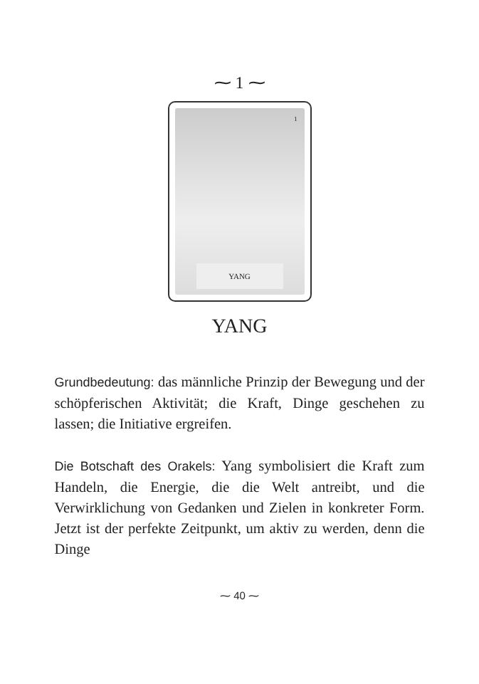⁓ 1 ⁓
1
YANG
YANG
Grundbedeutung: das männliche Prinzip der Bewegung und der schöpferischen Aktivität; die Kraft, Dinge geschehen zu lassen; die Initiative ergreifen.
Die Botschaft des Orakels: Yang symbolisiert die Kraft zum Handeln, die Energie, die die Welt antreibt, und die Verwirklichung von Gedanken und Zielen in konkreter Form. Jetzt ist der perfekte Zeitpunkt, um aktiv zu werden, denn die Dinge
⁓ 40 ⁓